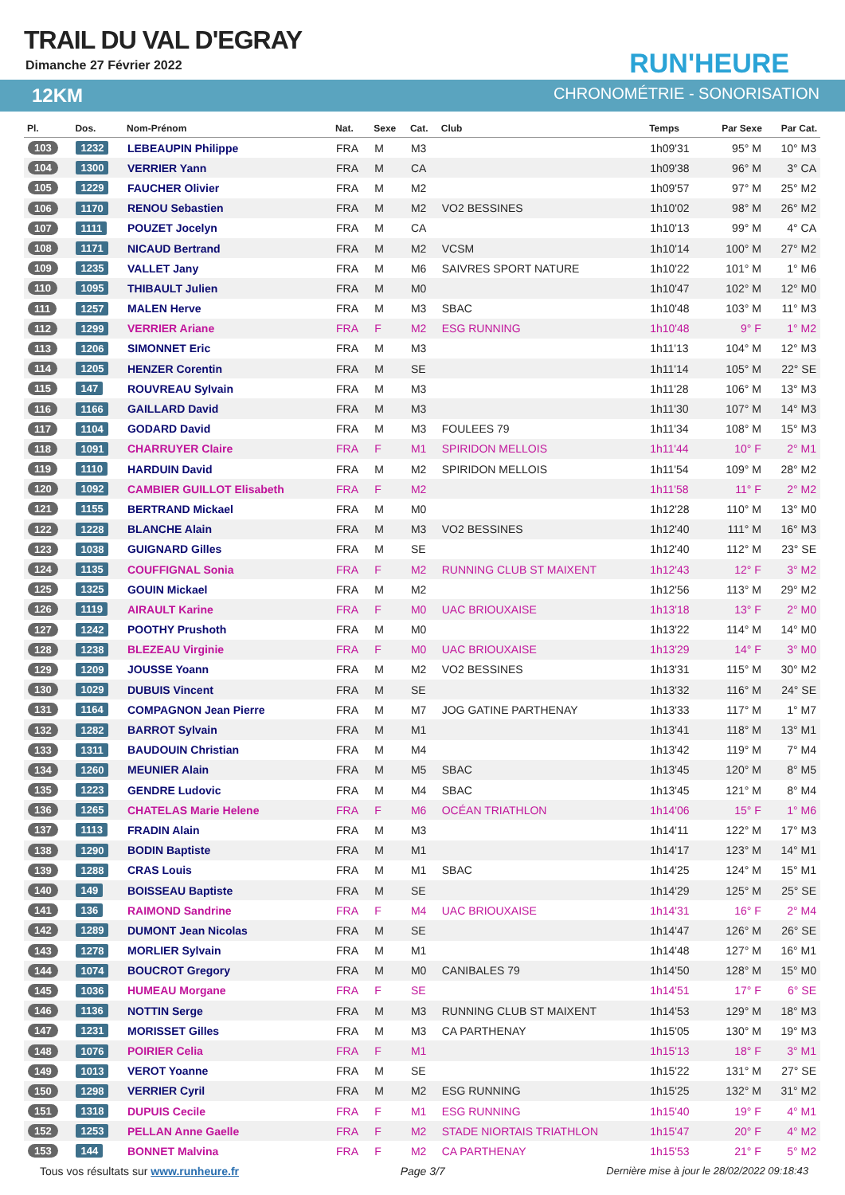TRAIL DU VAL D'EGRAY
Dimanche 27 Février 2022 RUN'HEURE
12KM CHRONOMÉTRIE - SONORISATION
| Pl. | Dos. | Nom-Prénom | Nat. | Sexe | Cat. | Club | Temps | Par Sexe | Par Cat. |
| --- | --- | --- | --- | --- | --- | --- | --- | --- | --- |
| 103 | 1232 | LEBEAUPIN Philippe | FRA | M | M3 | | 1h09'31 | 95° M | 10° M3 |
| 104 | 1300 | VERRIER Yann | FRA | M | CA | | 1h09'38 | 96° M | 3° CA |
| 105 | 1229 | FAUCHER Olivier | FRA | M | M2 | | 1h09'57 | 97° M | 25° M2 |
| 106 | 1170 | RENOU Sebastien | FRA | M | M2 | VO2 BESSINES | 1h10'02 | 98° M | 26° M2 |
| 107 | 1111 | POUZET Jocelyn | FRA | M | CA | | 1h10'13 | 99° M | 4° CA |
| 108 | 1171 | NICAUD Bertrand | FRA | M | M2 | VCSM | 1h10'14 | 100° M | 27° M2 |
| 109 | 1235 | VALLET Jany | FRA | M | M6 | SAIVRES SPORT NATURE | 1h10'22 | 101° M | 1° M6 |
| 110 | 1095 | THIBAULT Julien | FRA | M | M0 | | 1h10'47 | 102° M | 12° M0 |
| 111 | 1257 | MALEN Herve | FRA | M | M3 | SBAC | 1h10'48 | 103° M | 11° M3 |
| 112 | 1299 | VERRIER Ariane | FRA | F | M2 | ESG RUNNING | 1h10'48 | 9° F | 1° M2 |
| 113 | 1206 | SIMONNET Eric | FRA | M | M3 | | 1h11'13 | 104° M | 12° M3 |
| 114 | 1205 | HENZER Corentin | FRA | M | SE | | 1h11'14 | 105° M | 22° SE |
| 115 | 147 | ROUVREAU Sylvain | FRA | M | M3 | | 1h11'28 | 106° M | 13° M3 |
| 116 | 1166 | GAILLARD David | FRA | M | M3 | | 1h11'30 | 107° M | 14° M3 |
| 117 | 1104 | GODARD David | FRA | M | M3 | FOULEES 79 | 1h11'34 | 108° M | 15° M3 |
| 118 | 1091 | CHARRUYER Claire | FRA | F | M1 | SPIRIDON MELLOIS | 1h11'44 | 10° F | 2° M1 |
| 119 | 1110 | HARDUIN David | FRA | M | M2 | SPIRIDON MELLOIS | 1h11'54 | 109° M | 28° M2 |
| 120 | 1092 | CAMBIER GUILLOT Elisabeth | FRA | F | M2 | | 1h11'58 | 11° F | 2° M2 |
| 121 | 1155 | BERTRAND Mickael | FRA | M | M0 | | 1h12'28 | 110° M | 13° M0 |
| 122 | 1228 | BLANCHE Alain | FRA | M | M3 | VO2 BESSINES | 1h12'40 | 111° M | 16° M3 |
| 123 | 1038 | GUIGNARD Gilles | FRA | M | SE | | 1h12'40 | 112° M | 23° SE |
| 124 | 1135 | COUFFIGNAL Sonia | FRA | F | M2 | RUNNING CLUB ST MAIXENT | 1h12'43 | 12° F | 3° M2 |
| 125 | 1325 | GOUIN Mickael | FRA | M | M2 | | 1h12'56 | 113° M | 29° M2 |
| 126 | 1119 | AIRAULT Karine | FRA | F | M0 | UAC BRIOUXAISE | 1h13'18 | 13° F | 2° M0 |
| 127 | 1242 | POOTHY Prushoth | FRA | M | M0 | | 1h13'22 | 114° M | 14° M0 |
| 128 | 1238 | BLEZEAU Virginie | FRA | F | M0 | UAC BRIOUXAISE | 1h13'29 | 14° F | 3° M0 |
| 129 | 1209 | JOUSSE Yoann | FRA | M | M2 | VO2 BESSINES | 1h13'31 | 115° M | 30° M2 |
| 130 | 1029 | DUBUIS Vincent | FRA | M | SE | | 1h13'32 | 116° M | 24° SE |
| 131 | 1164 | COMPAGNON Jean Pierre | FRA | M | M7 | JOG GATINE PARTHENAY | 1h13'33 | 117° M | 1° M7 |
| 132 | 1282 | BARROT Sylvain | FRA | M | M1 | | 1h13'41 | 118° M | 13° M1 |
| 133 | 1311 | BAUDOUIN Christian | FRA | M | M4 | | 1h13'42 | 119° M | 7° M4 |
| 134 | 1260 | MEUNIER Alain | FRA | M | M5 | SBAC | 1h13'45 | 120° M | 8° M5 |
| 135 | 1223 | GENDRE Ludovic | FRA | M | M4 | SBAC | 1h13'45 | 121° M | 8° M4 |
| 136 | 1265 | CHATELAS Marie Helene | FRA | F | M6 | OCÉAN TRIATHLON | 1h14'06 | 15° F | 1° M6 |
| 137 | 1113 | FRADIN Alain | FRA | M | M3 | | 1h14'11 | 122° M | 17° M3 |
| 138 | 1290 | BODIN Baptiste | FRA | M | M1 | | 1h14'17 | 123° M | 14° M1 |
| 139 | 1288 | CRAS Louis | FRA | M | M1 | SBAC | 1h14'25 | 124° M | 15° M1 |
| 140 | 149 | BOISSEAU Baptiste | FRA | M | SE | | 1h14'29 | 125° M | 25° SE |
| 141 | 136 | RAIMOND Sandrine | FRA | F | M4 | UAC BRIOUXAISE | 1h14'31 | 16° F | 2° M4 |
| 142 | 1289 | DUMONT Jean Nicolas | FRA | M | SE | | 1h14'47 | 126° M | 26° SE |
| 143 | 1278 | MORLIER Sylvain | FRA | M | M1 | | 1h14'48 | 127° M | 16° M1 |
| 144 | 1074 | BOUCROT Gregory | FRA | M | M0 | CANIBALES 79 | 1h14'50 | 128° M | 15° M0 |
| 145 | 1036 | HUMEAU Morgane | FRA | F | SE | | 1h14'51 | 17° F | 6° SE |
| 146 | 1136 | NOTTIN Serge | FRA | M | M3 | RUNNING CLUB ST MAIXENT | 1h14'53 | 129° M | 18° M3 |
| 147 | 1231 | MORISSET Gilles | FRA | M | M3 | CA PARTHENAY | 1h15'05 | 130° M | 19° M3 |
| 148 | 1076 | POIRIER Celia | FRA | F | M1 | | 1h15'13 | 18° F | 3° M1 |
| 149 | 1013 | VEROT Yoanne | FRA | M | SE | | 1h15'22 | 131° M | 27° SE |
| 150 | 1298 | VERRIER Cyril | FRA | M | M2 | ESG RUNNING | 1h15'25 | 132° M | 31° M2 |
| 151 | 1318 | DUPUIS Cecile | FRA | F | M1 | ESG RUNNING | 1h15'40 | 19° F | 4° M1 |
| 152 | 1253 | PELLAN Anne Gaelle | FRA | F | M2 | STADE NIORTAIS TRIATHLON | 1h15'47 | 20° F | 4° M2 |
| 153 | 144 | BONNET Malvina | FRA | F | M2 | CA PARTHENAY | 1h15'53 | 21° F | 5° M2 |
Tous vos résultats sur www.runheure.fr Page 3/7 Dernière mise à jour le 28/02/2022 09:18:43